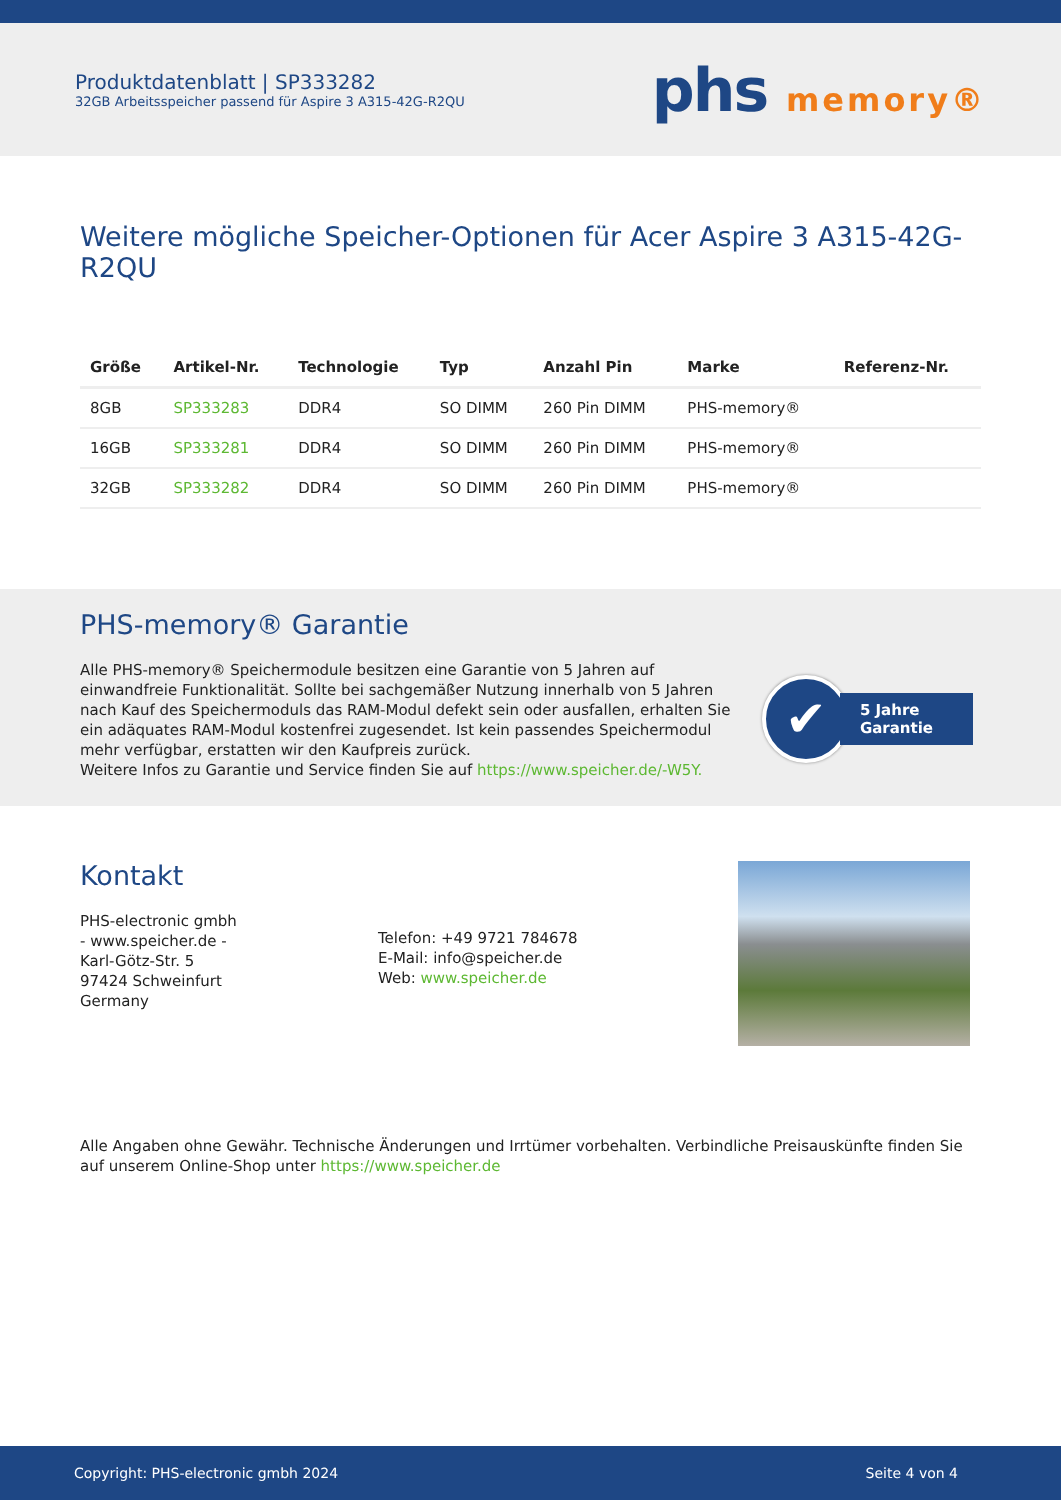Produktdatenblatt | SP333282
32GB Arbeitsspeicher passend für Aspire 3 A315-42G-R2QU
phs memory®
Weitere mögliche Speicher-Optionen für Acer Aspire 3 A315-42G-R2QU
| Größe | Artikel-Nr. | Technologie | Typ | Anzahl Pin | Marke | Referenz-Nr. |
| --- | --- | --- | --- | --- | --- | --- |
| 8GB | SP333283 | DDR4 | SO DIMM | 260 Pin DIMM | PHS-memory® | |
| 16GB | SP333281 | DDR4 | SO DIMM | 260 Pin DIMM | PHS-memory® | |
| 32GB | SP333282 | DDR4 | SO DIMM | 260 Pin DIMM | PHS-memory® | |
PHS-memory® Garantie
Alle PHS-memory® Speichermodule besitzen eine Garantie von 5 Jahren auf einwandfreie Funktionalität. Sollte bei sachgemäßer Nutzung innerhalb von 5 Jahren nach Kauf des Speichermoduls das RAM-Modul defekt sein oder ausfallen, erhalten Sie ein adäquates RAM-Modul kostenfrei zugesendet. Ist kein passendes Speichermodul mehr verfügbar, erstatten wir den Kaufpreis zurück.
Weitere Infos zu Garantie und Service finden Sie auf https://www.speicher.de/-W5Y.
✔
5 Jahre
Garantie
Kontakt
PHS-electronic gmbh
- www.speicher.de -
Karl-Götz-Str. 5
97424 Schweinfurt
Germany
Telefon: +49 9721 784678
E-Mail: info@speicher.de
Web: www.speicher.de
Alle Angaben ohne Gewähr. Technische Änderungen und Irrtümer vorbehalten. Verbindliche Preisauskünfte finden Sie auf unserem Online-Shop unter https://www.speicher.de
Copyright: PHS-electronic gmbh 2024 Seite 4 von 4